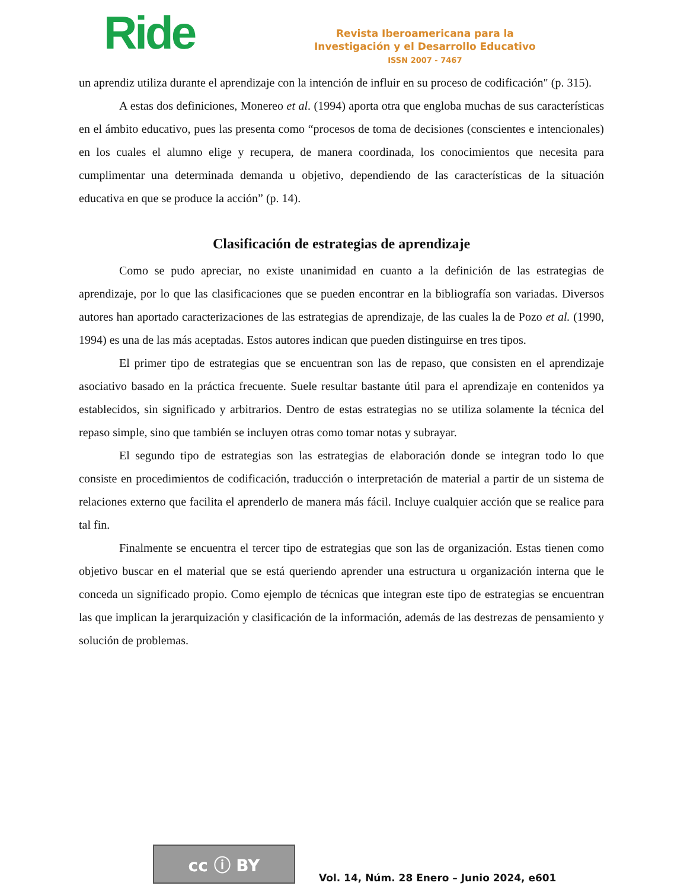Ride
Revista Iberoamericana para la
Investigación y el Desarrollo Educativo
ISSN 2007 - 7467
un aprendiz utiliza durante el aprendizaje con la intención de influir en su proceso de codificación" (p. 315).
A estas dos definiciones, Monereo et al. (1994) aporta otra que engloba muchas de sus características en el ámbito educativo, pues las presenta como “procesos de toma de decisiones (conscientes e intencionales) en los cuales el alumno elige y recupera, de manera coordinada, los conocimientos que necesita para cumplimentar una determinada demanda u objetivo, dependiendo de las características de la situación educativa en que se produce la acción” (p. 14).
Clasificación de estrategias de aprendizaje
Como se pudo apreciar, no existe unanimidad en cuanto a la definición de las estrategias de aprendizaje, por lo que las clasificaciones que se pueden encontrar en la bibliografía son variadas. Diversos autores han aportado caracterizaciones de las estrategias de aprendizaje, de las cuales la de Pozo et al. (1990, 1994) es una de las más aceptadas. Estos autores indican que pueden distinguirse en tres tipos.
El primer tipo de estrategias que se encuentran son las de repaso, que consisten en el aprendizaje asociativo basado en la práctica frecuente. Suele resultar bastante útil para el aprendizaje en contenidos ya establecidos, sin significado y arbitrarios. Dentro de estas estrategias no se utiliza solamente la técnica del repaso simple, sino que también se incluyen otras como tomar notas y subrayar.
El segundo tipo de estrategias son las estrategias de elaboración donde se integran todo lo que consiste en procedimientos de codificación, traducción o interpretación de material a partir de un sistema de relaciones externo que facilita el aprenderlo de manera más fácil. Incluye cualquier acción que se realice para tal fin.
Finalmente se encuentra el tercer tipo de estrategias que son las de organización. Estas tienen como objetivo buscar en el material que se está queriendo aprender una estructura u organización interna que le conceda un significado propio. Como ejemplo de técnicas que integran este tipo de estrategias se encuentran las que implican la jerarquización y clasificación de la información, además de las destrezas de pensamiento y solución de problemas.
cc ⓘ BY
Vol. 14, Núm. 28 Enero – Junio 2024, e601